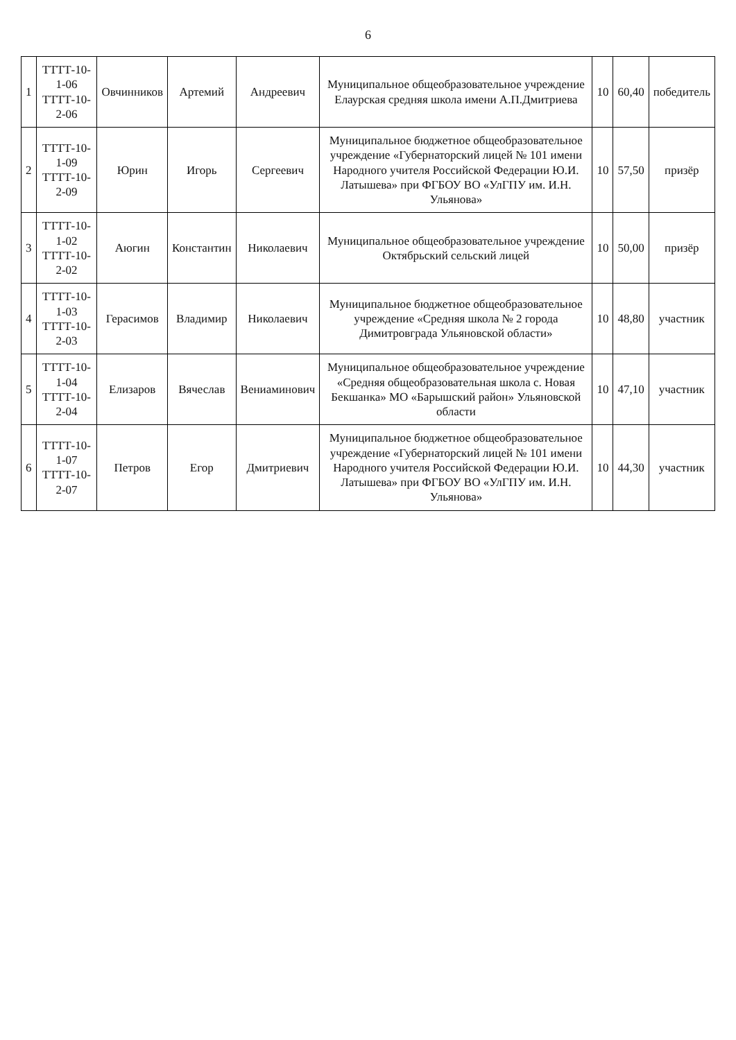6
| 1 | ТТТТ-10-1-06 ТТТТ-10-2-06 | Овчинников | Артемий | Андреевич | Муниципальное общеобразовательное учреждение Елаурская средняя школа имени А.П.Дмитриева | 10 | 60,40 | победитель |
| 2 | ТТТТ-10-1-09 ТТТТ-10-2-09 | Юрин | Игорь | Сергеевич | Муниципальное бюджетное общеобразовательное учреждение «Губернаторский лицей № 101 имени Народного учителя Российской Федерации Ю.И. Латышева» при ФГБОУ ВО «УлГПУ им. И.Н. Ульянова» | 10 | 57,50 | призёр |
| 3 | ТТТТ-10-1-02 ТТТТ-10-2-02 | Аюгин | Константин | Николаевич | Муниципальное общеобразовательное учреждение Октябрьский сельский лицей | 10 | 50,00 | призёр |
| 4 | ТТТТ-10-1-03 ТТТТ-10-2-03 | Герасимов | Владимир | Николаевич | Муниципальное бюджетное общеобразовательное учреждение «Средняя школа № 2 города Димитровграда Ульяновской области» | 10 | 48,80 | участник |
| 5 | ТТТТ-10-1-04 ТТТТ-10-2-04 | Елизаров | Вячеслав | Вениаминович | Муниципальное общеобразовательное учреждение «Средняя общеобразовательная школа с. Новая Бекшанка» МО «Барышский район» Ульяновской области | 10 | 47,10 | участник |
| 6 | ТТТТ-10-1-07 ТТТТ-10-2-07 | Петров | Егор | Дмитриевич | Муниципальное бюджетное общеобразовательное учреждение «Губернаторский лицей № 101 имени Народного учителя Российской Федерации Ю.И. Латышева» при ФГБОУ ВО «УлГПУ им. И.Н. Ульянова» | 10 | 44,30 | участник |